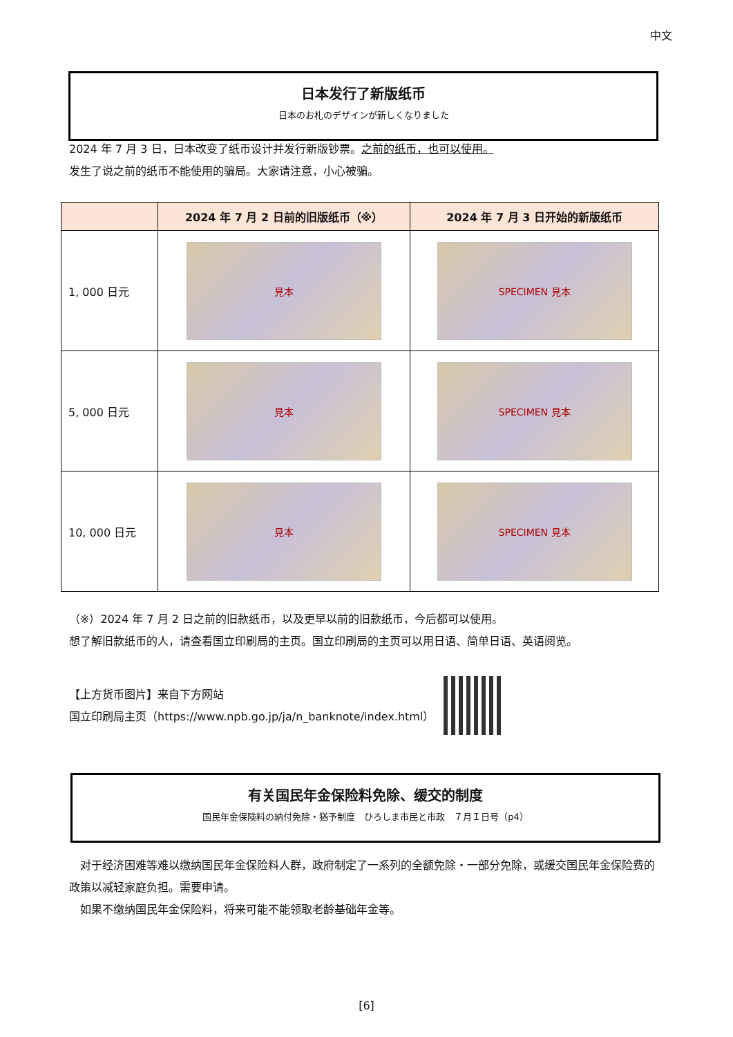中文
日本发行了新版纸币
日本のお札のデザインが新しくなりました
2024 年 7 月 3 日，日本改变了纸币设计并发行新版钞票。之前的纸币，也可以使用。
发生了说之前的纸币不能使用的骗局。大家请注意，小心被骗。
| | 2024 年 7 月 2 日前的旧版纸币（※） | 2024 年 7 月 3 日开始的新版纸币 |
| --- | --- | --- |
| 1, 000 日元 | 見本 | SPECIMEN 見本 |
| 5, 000 日元 | 見本 | SPECIMEN 見本 |
| 10, 000 日元 | 見本 | SPECIMEN 見本 |
（※）2024 年 7 月 2 日之前的旧款纸币，以及更早以前的旧款纸币，今后都可以使用。
想了解旧款纸币的人，请查看国立印刷局的主页。国立印刷局的主页可以用日语、简单日语、英语阅览。
【上方货币图片】来自下方网站
国立印刷局主页（https://www.npb.go.jp/ja/n_banknote/index.html）
有关国民年金保险料免除、缓交的制度
国民年金保険料の納付免除・猶予制度　ひろしま市民と市政　７月Ｉ日号（p4）
　对于经济困难等难以缴纳国民年金保险料人群，政府制定了一系列的全额免除・一部分免除，或缓交国民年金保险费的政策以减轻家庭负担。需要申请。
　如果不缴纳国民年金保险料，将来可能不能领取老龄基础年金等。
[6]